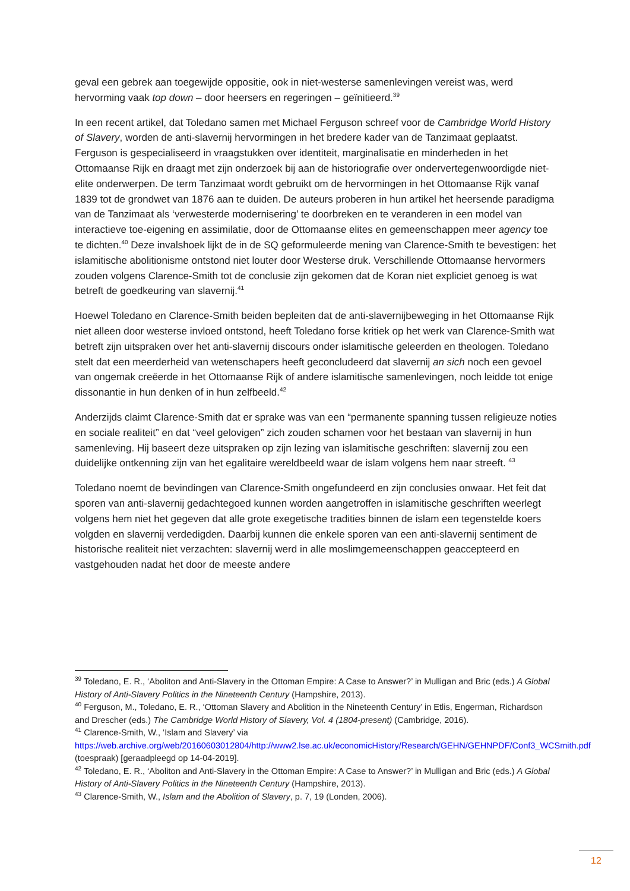geval een gebrek aan toegewijde oppositie, ook in niet-westerse samenlevingen vereist was, werd hervorming vaak top down – door heersers en regeringen – geïnitieerd.<sup>39</sup>
In een recent artikel, dat Toledano samen met Michael Ferguson schreef voor de Cambridge World History of Slavery, worden de anti-slavernij hervormingen in het bredere kader van de Tanzimaat geplaatst. Ferguson is gespecialiseerd in vraagstukken over identiteit, marginalisatie en minderheden in het Ottomaanse Rijk en draagt met zijn onderzoek bij aan de historiografie over ondervertegenwoordigde niet-elite onderwerpen. De term Tanzimaat wordt gebruikt om de hervormingen in het Ottomaanse Rijk vanaf 1839 tot de grondwet van 1876 aan te duiden. De auteurs proberen in hun artikel het heersende paradigma van de Tanzimaat als ‘verwesterde modernisering’ te doorbreken en te veranderen in een model van interactieve toe-eigening en assimilatie, door de Ottomaanse elites en gemeenschappen meer agency toe te dichten.<sup>40</sup> Deze invalshoek lijkt de in de SQ geformuleerde mening van Clarence-Smith te bevestigen: het islamitische abolitionisme ontstond niet louter door Westerse druk. Verschillende Ottomaanse hervormers zouden volgens Clarence-Smith tot de conclusie zijn gekomen dat de Koran niet expliciet genoeg is wat betreft de goedkeuring van slavernij.<sup>41</sup>
Hoewel Toledano en Clarence-Smith beiden bepleiten dat de anti-slavernijbeweging in het Ottomaanse Rijk niet alleen door westerse invloed ontstond, heeft Toledano forse kritiek op het werk van Clarence-Smith wat betreft zijn uitspraken over het anti-slavernij discours onder islamitische geleerden en theologen. Toledano stelt dat een meerderheid van wetenschapers heeft geconcludeerd dat slavernij an sich noch een gevoel van ongemak creëerde in het Ottomaanse Rijk of andere islamitische samenlevingen, noch leidde tot enige dissonantie in hun denken of in hun zelfbeeld.<sup>42</sup>
Anderzijds claimt Clarence-Smith dat er sprake was van een “permanente spanning tussen religieuze noties en sociale realiteit” en dat “veel gelovigen” zich zouden schamen voor het bestaan van slavernij in hun samenleving. Hij baseert deze uitspraken op zijn lezing van islamitische geschriften: slavernij zou een duidelijke ontkenning zijn van het egalitaire wereldbeeld waar de islam volgens hem naar streeft. <sup>43</sup>
Toledano noemt de bevindingen van Clarence-Smith ongefundeerd en zijn conclusies onwaar. Het feit dat sporen van anti-slavernij gedachtegoed kunnen worden aangetroffen in islamitische geschriften weerlegt volgens hem niet het gegeven dat alle grote exegetische tradities binnen de islam een tegenstelde koers volgden en slavernij verdedigden. Daarbij kunnen die enkele sporen van een anti-slavernij sentiment de historische realiteit niet verzachten: slavernij werd in alle moslimgemeenschappen geaccepteerd en vastgehouden nadat het door de meeste andere
<sup>39</sup> Toledano, E. R., ‘Aboliton and Anti-Slavery in the Ottoman Empire: A Case to Answer?’ in Mulligan and Bric (eds.) A Global History of Anti-Slavery Politics in the Nineteenth Century (Hampshire, 2013).
<sup>40</sup> Ferguson, M., Toledano, E. R., ‘Ottoman Slavery and Abolition in the Nineteenth Century’ in Etlis, Engerman, Richardson and Drescher (eds.) The Cambridge World History of Slavery, Vol. 4 (1804-present) (Cambridge, 2016).
<sup>41</sup> Clarence-Smith, W., ‘Islam and Slavery’ via https://web.archive.org/web/20160603012804/http://www2.lse.ac.uk/economicHistory/Research/GEHN/GEHNPDF/Conf3_WCSmith.pdf (toespraak) [geraadpleegd op 14-04-2019].
<sup>42</sup> Toledano, E. R., ‘Aboliton and Anti-Slavery in the Ottoman Empire: A Case to Answer?’ in Mulligan and Bric (eds.) A Global History of Anti-Slavery Politics in the Nineteenth Century (Hampshire, 2013).
<sup>43</sup> Clarence-Smith, W., Islam and the Abolition of Slavery, p. 7, 19 (Londen, 2006).
12